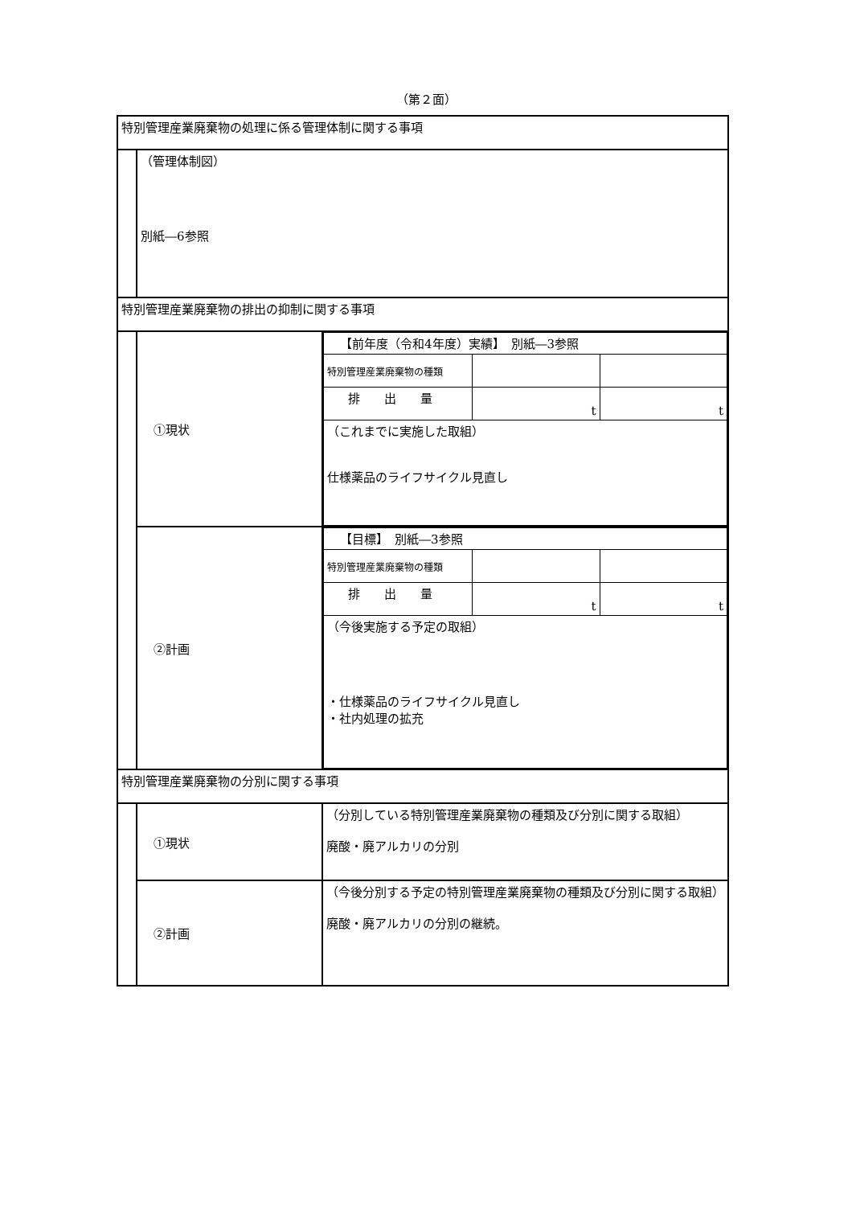（第２面）
| 特別管理産業廃棄物の処理に係る管理体制に関する事項 | | |
| | （管理体制図） 別紙―6参照 | |
| 特別管理産業廃棄物の排出の抑制に関する事項 | | |
| | ①現状 | / 【前年度（令和4年度）実績】 別紙―3参照 / / / / 特別管理産業廃棄物の種類 / / / / 排 出 量 / t / t / / （これまでに実施した取組） 仕様薬品のライフサイクル見直し / / / |
| | ②計画 | / 【目標】 別紙―3参照 / / / / 特別管理産業廃棄物の種類 / / / / 排 出 量 / t / t / / （今後実施する予定の取組） ・仕様薬品のライフサイクル見直し ・社内処理の拡充 / / / |
| 特別管理産業廃棄物の分別に関する事項 | | |
| | ①現状 | （分別している特別管理産業廃棄物の種類及び分別に関する取組） 廃酸・廃アルカリの分別 |
| | ②計画 | （今後分別する予定の特別管理産業廃棄物の種類及び分別に関する取組） 廃酸・廃アルカリの分別の継続。 |